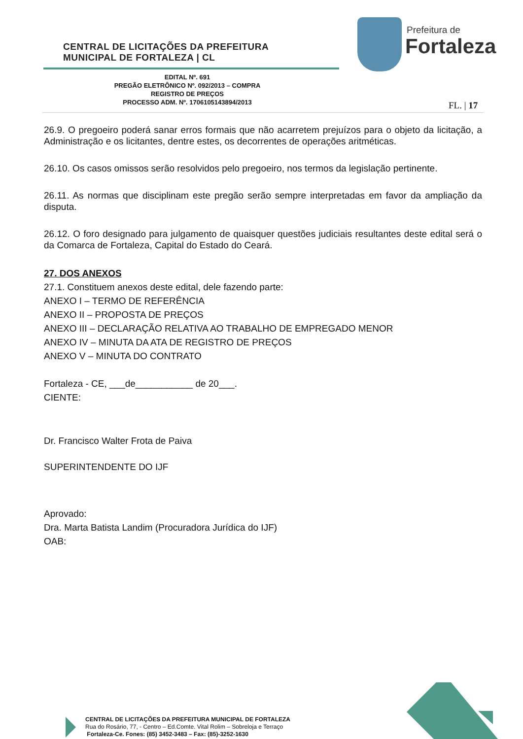CENTRAL DE LICITAÇÕES DA PREFEITURA
MUNICIPAL DE FORTALEZA | CL
Prefeitura de
Fortaleza
EDITAL Nº. 691
PREGÃO ELETRÔNICO Nº. 092/2013 – COMPRA
REGISTRO DE PREÇOS
PROCESSO ADM. Nº. 1706105143894/2013
FL. | 17
26.9. O pregoeiro poderá sanar erros formais que não acarretem prejuízos para o objeto da licitação, a Administração e os licitantes, dentre estes, os decorrentes de operações aritméticas.
26.10. Os casos omissos serão resolvidos pelo pregoeiro, nos termos da legislação pertinente.
26.11. As normas que disciplinam este pregão serão sempre interpretadas em favor da ampliação da disputa.
26.12. O foro designado para julgamento de quaisquer questões judiciais resultantes deste edital será o da Comarca de Fortaleza, Capital do Estado do Ceará.
27. DOS ANEXOS
27.1. Constituem anexos deste edital, dele fazendo parte:
ANEXO I – TERMO DE REFERÊNCIA
ANEXO II – PROPOSTA DE PREÇOS
ANEXO III – DECLARAÇÃO RELATIVA AO TRABALHO DE EMPREGADO MENOR
ANEXO IV – MINUTA DA ATA DE REGISTRO DE PREÇOS
ANEXO V – MINUTA DO CONTRATO
Fortaleza - CE, ___de___________ de 20___.
CIENTE:
Dr. Francisco Walter Frota de Paiva
SUPERINTENDENTE DO IJF
Aprovado:
Dra. Marta Batista Landim (Procuradora Jurídica do IJF)
OAB:
CENTRAL DE LICITAÇÕES DA PREFEITURA MUNICIPAL DE FORTALEZA
Rua do Rosário, 77, - Centro – Ed.Comte. Vital Rolim – Sobreloja e Terraço
Fortaleza-Ce. Fones: (85) 3452-3483 – Fax: (85)-3252-1630